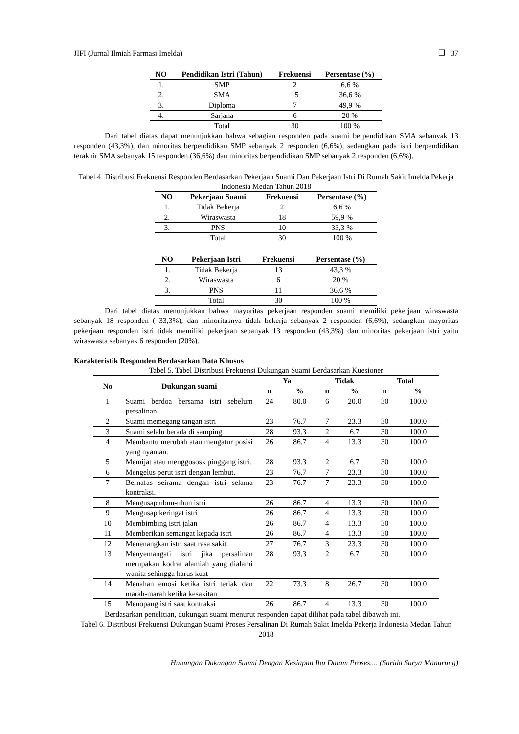JIFI (Jurnal Ilmiah Farmasi Imelda) ❐ 37
| NO | Pendidikan Istri (Tahun) | Frekuensi | Persentase (%) |
| --- | --- | --- | --- |
| 1. | SMP | 2 | 6,6 % |
| 2. | SMA | 15 | 36,6 % |
| 3. | Diploma | 7 | 49,9 % |
| 4. | Sarjana | 6 | 20 % |
| | Total | 30 | 100 % |
Dari tabel diatas dapat menunjukkan bahwa sebagian responden pada suami berpendidikan SMA sebanyak 13 responden (43,3%), dan minoritas berpendidikan SMP sebanyak 2 responden (6,6%), sedangkan pada istri berpendidikan terakhir SMA sebanyak 15 responden (36,6%) dan minoritas berpendidikan SMP sebanyak 2 responden (6,6%).
Tabel 4. Distribusi Frekuensi Responden Berdasarkan Pekerjaan Suami Dan Pekerjaan Istri Di Rumah Sakit Imelda Pekerja Indonesia Medan Tahun 2018
| NO | Pekerjaan Suami | Frekuensi | Persentase (%) |
| --- | --- | --- | --- |
| 1. | Tidak Bekerja | 2 | 6,6 % |
| 2. | Wiraswasta | 18 | 59,9 % |
| 3. | PNS | 10 | 33,3 % |
| | Total | 30 | 100 % |
| NO | Pekerjaan Istri | Frekuensi | Persentase (%) |
| --- | --- | --- | --- |
| 1. | Tidak Bekerja | 13 | 43,3 % |
| 2. | Wiraswasta | 6 | 20 % |
| 3. | PNS | 11 | 36,6 % |
| | Total | 30 | 100 % |
Dari tabel diatas menunjukkan bahwa mayoritas pekerjaan responden suami memiliki pekerjaan wiraswasta sebanyak 18 responden ( 33,3%), dan minoritasnya tidak bekerja sebanyak 2 responden (6,6%), sedangkan mayoritas pekerjaan responden istri tidak memiliki pekerjaan sebanyak 13 responden (43,3%) dan minoritas pekerjaan istri yaitu wiraswasta sebanyak 6 responden (20%).
Karakteristik Responden Berdasarkan Data Khusus
Tabel 5. Tabel Distribusi Frekuensi Dukungan Suami Berdasarkan Kuesioner
| No | Dukungan suami | Ya | | Tidak | | Total | |
| --- | --- | --- | --- | --- | --- | --- | --- |
| | | n | % | n | % | n | % |
| 1 | Suami berdoa bersama istri sebelum persalinan | 24 | 80.0 | 6 | 20.0 | 30 | 100.0 |
| 2 | Suami memegang tangan istri | 23 | 76.7 | 7 | 23.3 | 30 | 100.0 |
| 3 | Suami selalu berada di samping | 28 | 93.3 | 2 | 6.7 | 30 | 100.0 |
| 4 | Membantu merubah atau mengatur posisi yang nyaman. | 26 | 86.7 | 4 | 13.3 | 30 | 100.0 |
| 5 | Memijat atau menggososk pinggang istri. | 28 | 93.3 | 2 | 6.7 | 30 | 100.0 |
| 6 | Mengelus perut istri dengan lembut. | 23 | 76.7 | 7 | 23.3 | 30 | 100.0 |
| 7 | Bernafas seirama dengan istri selama kontraksi. | 23 | 76.7 | 7 | 23.3 | 30 | 100.0 |
| 8 | Mengusap ubun-ubun istri | 26 | 86.7 | 4 | 13.3 | 30 | 100.0 |
| 9 | Mengusap keringat istri | 26 | 86.7 | 4 | 13.3 | 30 | 100.0 |
| 10 | Membimbing istri jalan | 26 | 86.7 | 4 | 13.3 | 30 | 100.0 |
| 11 | Memberikan semangat kepada istri | 26 | 86.7 | 4 | 13.3 | 30 | 100.0 |
| 12 | Menenangkan istri saat rasa sakit. | 27 | 76.7 | 3 | 23.3 | 30 | 100.0 |
| 13 | Menyemangati istri jika persalinan merupakan kodrat alamiah yang dialami wanita sehingga harus kuat | 28 | 93,3 | 2 | 6.7 | 30 | 100.0 |
| 14 | Menahan emosi ketika istri teriak dan marah-marah ketika kesakitan | 22 | 73.3 | 8 | 26.7 | 30 | 100.0 |
| 15 | Menopang istri saat kontraksi | 26 | 86.7 | 4 | 13.3 | 30 | 100.0 |
Berdasarkan penelitian, dukungan suami menurut responden dapat dilihat pada tabel dibawah ini.
Tabel 6. Distribusi Frekuensi Dukungan Suami Proses Persalinan Di Rumah Sakit Imelda Pekerja Indonesia Medan Tahun 2018
Hubungan Dukungan Suami Dengan Kesiapan Ibu Dalam Proses.... (Sarida Surya Manurung)